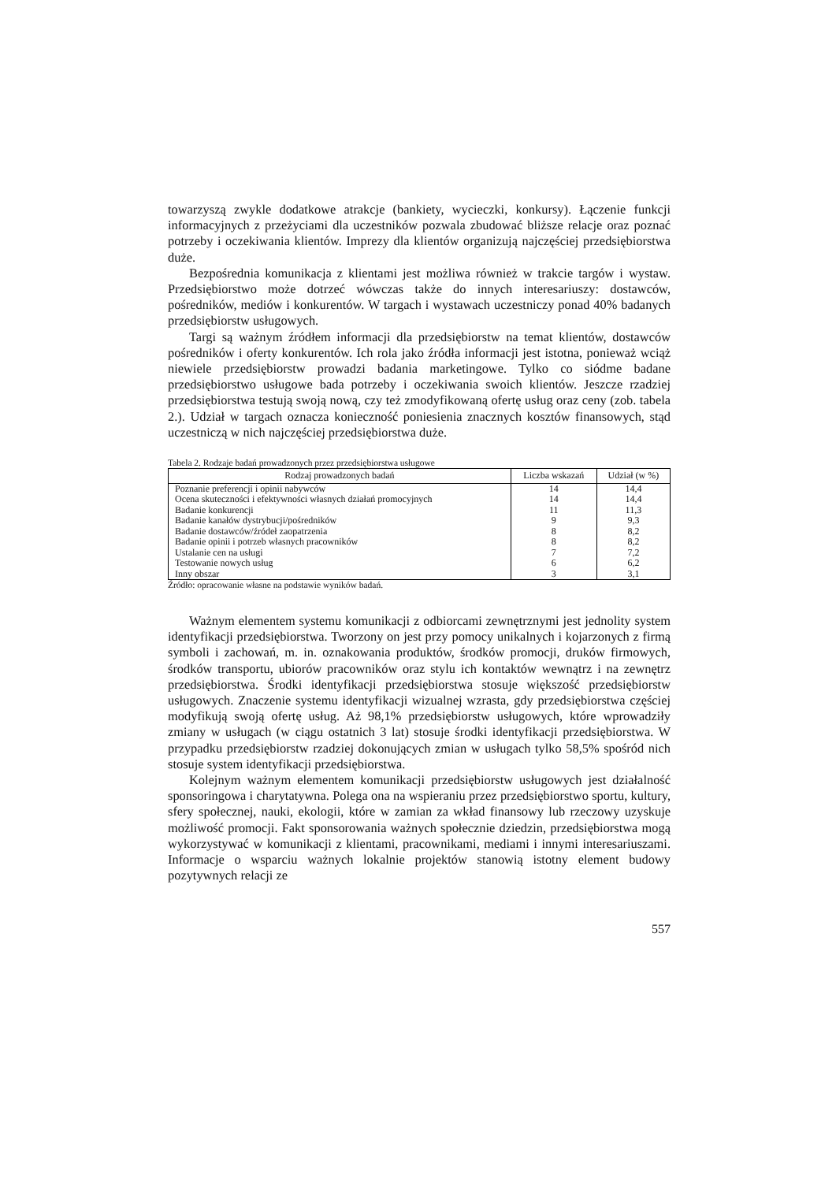towarzyszą zwykle dodatkowe atrakcje (bankiety, wycieczki, konkursy). Łączenie funkcji informacyjnych z przeżyciami dla uczestników pozwala zbudować bliższe relacje oraz poznać potrzeby i oczekiwania klientów. Imprezy dla klientów organizują najczęściej przedsiębiorstwa duże.
Bezpośrednia komunikacja z klientami jest możliwa również w trakcie targów i wystaw. Przedsiębiorstwo może dotrzeć wówczas także do innych interesariuszy: dostawców, pośredników, mediów i konkurentów. W targach i wystawach uczestniczy ponad 40% badanych przedsiębiorstw usługowych.
Targi są ważnym źródłem informacji dla przedsiębiorstw na temat klientów, dostawców pośredników i oferty konkurentów. Ich rola jako źródła informacji jest istotna, ponieważ wciąż niewiele przedsiębiorstw prowadzi badania marketingowe. Tylko co siódme badane przedsiębiorstwo usługowe bada potrzeby i oczekiwania swoich klientów. Jeszcze rzadziej przedsiębiorstwa testują swoją nową, czy też zmodyfikowaną ofertę usług oraz ceny (zob. tabela 2.). Udział w targach oznacza konieczność poniesienia znacznych kosztów finansowych, stąd uczestniczą w nich najczęściej przedsiębiorstwa duże.
Tabela 2. Rodzaje badań prowadzonych przez przedsiębiorstwa usługowe
| Rodzaj prowadzonych badań | Liczba wskazań | Udział (w %) |
| --- | --- | --- |
| Poznanie preferencji i opinii nabywców | 14 | 14,4 |
| Ocena skuteczności i efektywności własnych działań promocyjnych | 14 | 14,4 |
| Badanie konkurencji | 11 | 11,3 |
| Badanie kanałów dystrybucji/pośredników | 9 | 9,3 |
| Badanie dostawców/źródeł zaopatrzenia | 8 | 8,2 |
| Badanie opinii i potrzeb własnych pracowników | 8 | 8,2 |
| Ustalanie cen na usługi | 7 | 7,2 |
| Testowanie nowych usług | 6 | 6,2 |
| Inny obszar | 3 | 3,1 |
Źródło: opracowanie własne na podstawie wyników badań.
Ważnym elementem systemu komunikacji z odbiorcami zewnętrznymi jest jednolity system identyfikacji przedsiębiorstwa. Tworzony on jest przy pomocy unikalnych i kojarzonych z firmą symboli i zachowań, m. in. oznakowania produktów, środków promocji, druków firmowych, środków transportu, ubiorów pracowników oraz stylu ich kontaktów wewnątrz i na zewnętrz przedsiębiorstwa. Środki identyfikacji przedsiębiorstwa stosuje większość przedsiębiorstw usługowych. Znaczenie systemu identyfikacji wizualnej wzrasta, gdy przedsiębiorstwa częściej modyfikują swoją ofertę usług. Aż 98,1% przedsiębiorstw usługowych, które wprowadziły zmiany w usługach (w ciągu ostatnich 3 lat) stosuje środki identyfikacji przedsiębiorstwa. W przypadku przedsiębiorstw rzadziej dokonujących zmian w usługach tylko 58,5% spośród nich stosuje system identyfikacji przedsiębiorstwa.
Kolejnym ważnym elementem komunikacji przedsiębiorstw usługowych jest działalność sponsoringowa i charytatywna. Polega ona na wspieraniu przez przedsiębiorstwo sportu, kultury, sfery społecznej, nauki, ekologii, które w zamian za wkład finansowy lub rzeczowy uzyskuje możliwość promocji. Fakt sponsorowania ważnych społecznie dziedzin, przedsiębiorstwa mogą wykorzystywać w komunikacji z klientami, pracownikami, mediami i innymi interesariuszami. Informacje o wsparciu ważnych lokalnie projektów stanowią istotny element budowy pozytywnych relacji ze
557